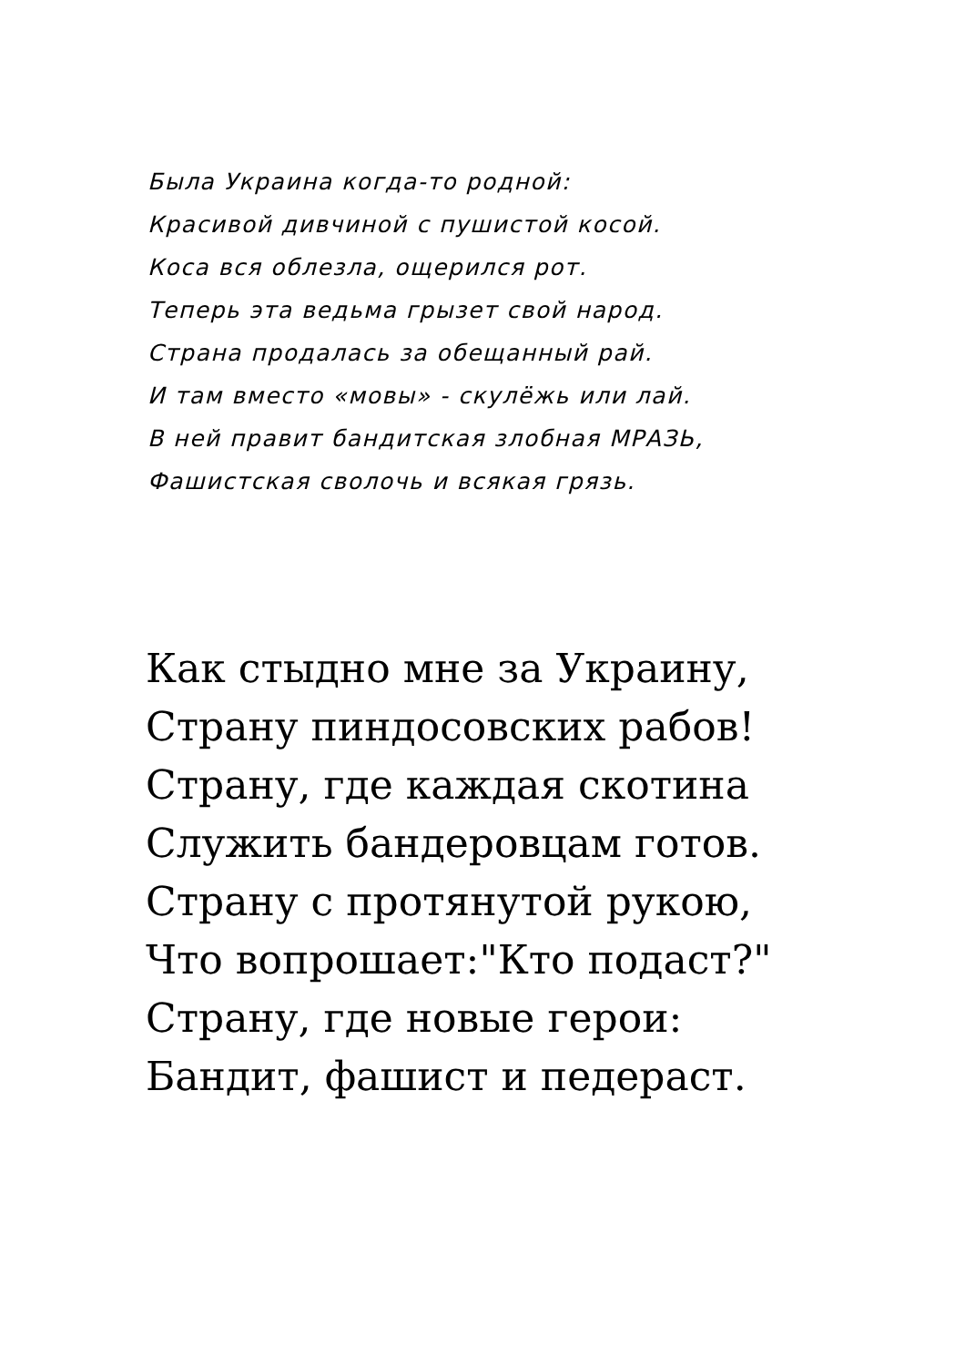Была Украина когда-то родной:
Красивой дивчиной с пушистой косой.
Коса вся облезла, ощерился рот.
Теперь эта ведьма грызет свой народ.
Страна продалась за обещанный рай.
И там вместо «мовы» - скулёжь или лай.
В ней правит бандитская злобная МРАЗЬ,
Фашистская сволочь и всякая грязь.
Как стыдно мне за Украину,
Страну пиндосовских рабов!
Страну, где каждая скотина
Служить бандеровцам готов.
Страну с протянутой рукою,
Что вопрошает:"Кто подаст?"
Страну, где новые герои:
Бандит, фашист и педераст.